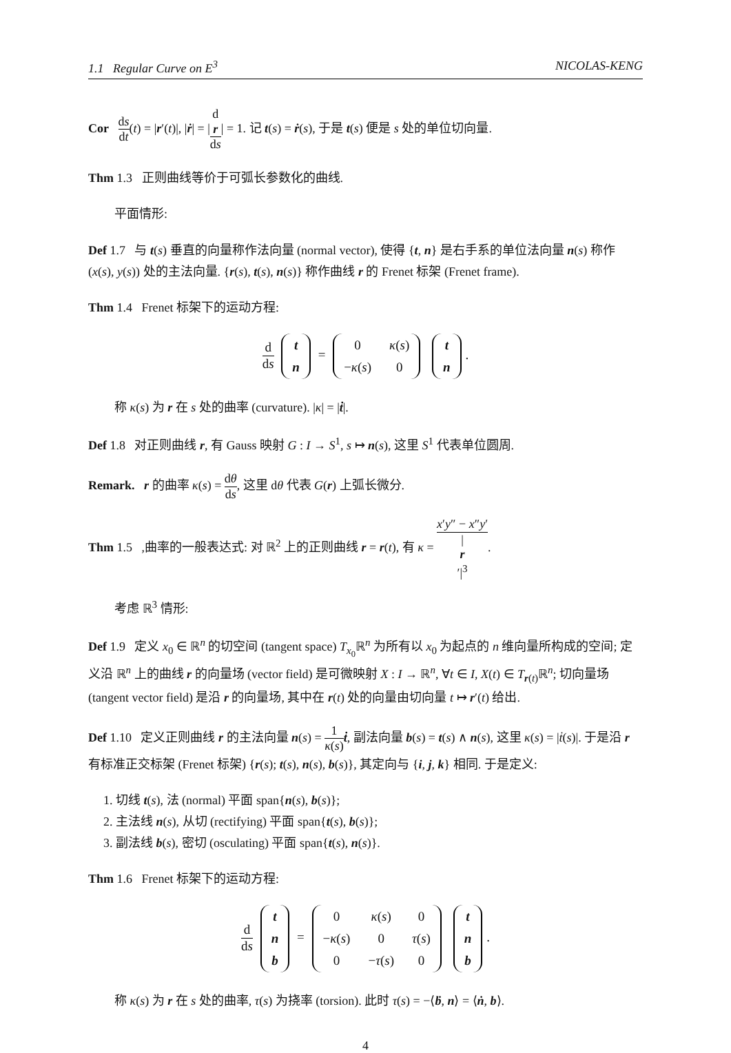1.1 Regular Curve on E<sup>3</sup> NICOLAS-KENG
Cor ds dt(t) = |r′(t)|, |ṙ| = |d
r ds| = 1. 记 t(s) = ṙ(s), 于是 t(s) 便是 s 处的单位切向量.
Thm 1.3 正则曲线等价于可弧长参数化的曲线.
平面情形:
Def 1.7 与 t(s) 垂直的向量称作法向量 (normal vector), 使得 {t, n} 是右手系的单位法向量 n(s) 称作 (x(s), y(s)) 处的主法向量. {r(s), t(s), n(s)} 称作曲线 r 的 Frenet 标架 (Frenet frame).
Thm 1.4 Frenet 标架下的运动方程:
d ds
| t |
| n |
=
| 0 | κ ( s ) |
| − κ ( s ) | 0 |
| t |
| n |
.
称 κ(s) 为 r 在 s 处的曲率 (curvature). |κ| = |ṫ|.
Def 1.8 对正则曲线 r, 有 Gauss 映射 G : I → S<sup>1</sup>, s ↦ n(s), 这里 S<sup>1</sup> 代表单位圆周.
Remark. r 的曲率 κ(s) = dθ ds, 这里 dθ 代表 G(r) 上弧长微分.
Thm 1.5 ,曲率的一般表达式: 对 ℝ<sup>2</sup> 上的正则曲线 r = r(t), 有 κ = x′y″ − x″y′ |
r
′|<sup>3</sup>.
考虑 ℝ<sup>3</sup> 情形:
Def 1.9 定义 x<sub>0</sub> ∈ ℝ<sup>n</sup> 的切空间 (tangent space) T<sub>x<sub>0</sub></sub>ℝ<sup>n</sup> 为所有以 x<sub>0</sub> 为起点的 n 维向量所构成的空间; 定义沿 ℝ<sup>n</sup> 上的曲线 r 的向量场 (vector field) 是可微映射 X : I → ℝ<sup>n</sup>, ∀t ∈ I, X(t) ∈ T<sub>r(t)</sub>ℝ<sup>n</sup>; 切向量场 (tangent vector field) 是沿 r 的向量场, 其中在 r(t) 处的向量由切向量 t ↦ r′(t) 给出.
Def 1.10 定义正则曲线 r 的主法向量 n(s) = 1 κ(s) ṫ, 副法向量 b(s) = t(s) ∧ n(s), 这里 κ(s) = |ṫ(s)|. 于是沿 r 有标准正交标架 (Frenet 标架) {r(s); t(s), n(s), b(s)}, 其定向与 {i, j, k} 相同. 于是定义:
1. 切线 t(s), 法 (normal) 平面 span{n(s), b(s)};
2. 主法线 n(s), 从切 (rectifying) 平面 span{t(s), b(s)};
3. 副法线 b(s), 密切 (osculating) 平面 span{t(s), n(s)}.
Thm 1.6 Frenet 标架下的运动方程:
d ds
| t |
| n |
| b |
=
| 0 | κ ( s ) | 0 |
| − κ ( s ) | 0 | τ ( s ) |
| 0 | − τ ( s ) | 0 |
| t |
| n |
| b |
.
称 κ(s) 为 r 在 s 处的曲率, τ(s) 为挠率 (torsion). 此时 τ(s) = −⟨ḃ, n⟩ = ⟨ṅ, b⟩.
4